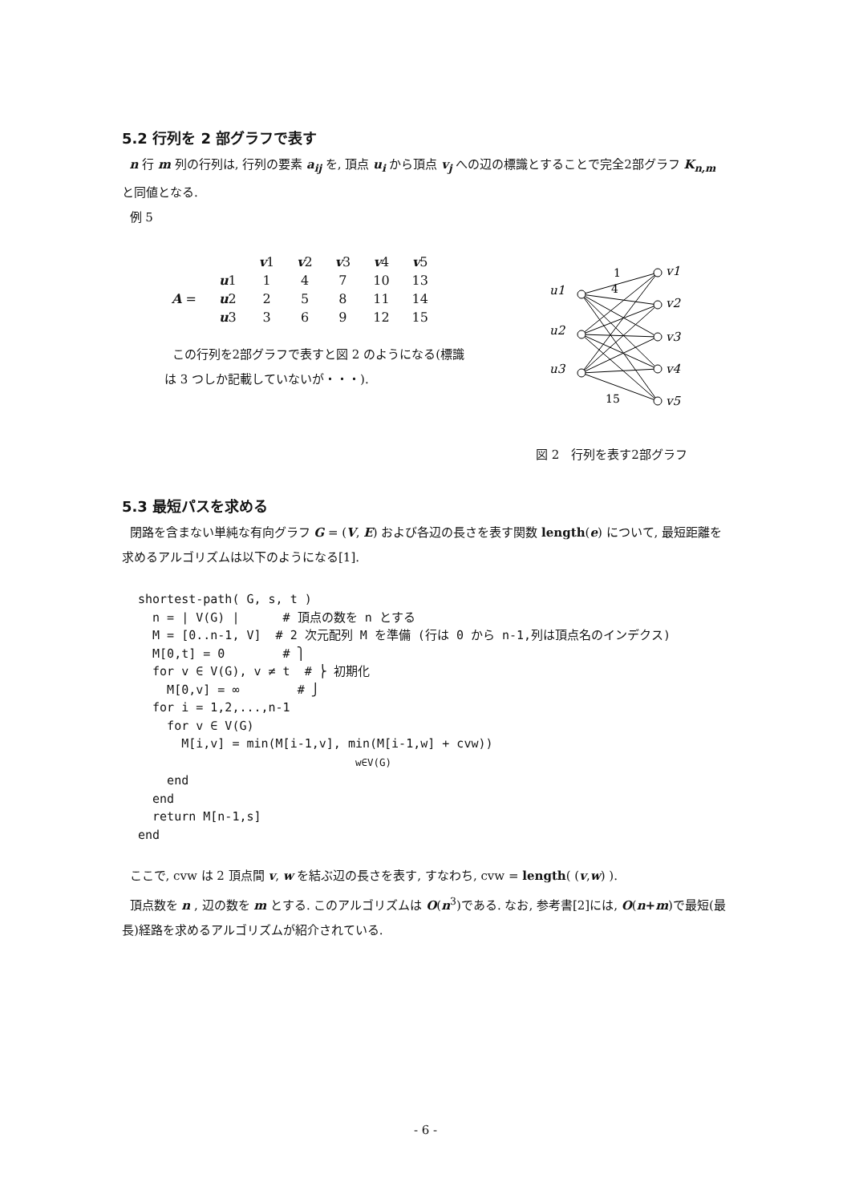5.2 行列を 2 部グラフで表す
n 行 m 列の行列は, 行列の要素 a<sub>ij</sub> を, 頂点 u<sub>i</sub> から頂点 v<sub>j</sub> への辺の標識とすることで完全2部グラフ K<sub>n,m</sub> と同値となる.
例 5
| | | v 1 | v 2 | v 3 | v 4 | v 5 |
| | u 1 | 1 | 4 | 7 | 10 | 13 |
| A = | u 2 | 2 | 5 | 8 | 11 | 14 |
| | u 3 | 3 | 6 | 9 | 12 | 15 |
この行列を2部グラフで表すと図 2 のようになる(標識
は 3 つしか記載していないが・・・).
u1
u2
u3
v1
v2
v3
v4
v5
1
4
15
図 2　行列を表す2部グラフ
5.3 最短パスを求める
閉路を含まない単純な有向グラフ G = (V, E) および各辺の長さを表す関数 length(e) について, 最短距離を求めるアルゴリズムは以下のようになる[1].
shortest-path( G, s, t )
  n = | V(G) |      # 頂点の数を n とする
  M = [0..n-1, V]  # 2 次元配列 M を準備 (行は 0 から n-1,列は頂点名のインデクス)
  M[0,t] = 0        # ⎫
  for v ∈ V(G), v ≠ t  # ⎬ 初期化
    M[0,v] = ∞        # ⎭
  for i = 1,2,...,n-1
    for v ∈ V(G)
      M[i,v] = min(M[i-1,v], min(M[i-1,w] + cvw))
                              w∈V(G)
    end
  end
  return M[n-1,s]
end
ここで, cvw は 2 頂点間 v, w を結ぶ辺の長さを表す, すなわち, cvw = length( (v,w) ).
頂点数を n , 辺の数を m とする. このアルゴリズムは O(n<sup>3</sup>)である. なお, 参考書[2]には, O(n+m)で最短(最長)経路を求めるアルゴリズムが紹介されている.
- 6 -